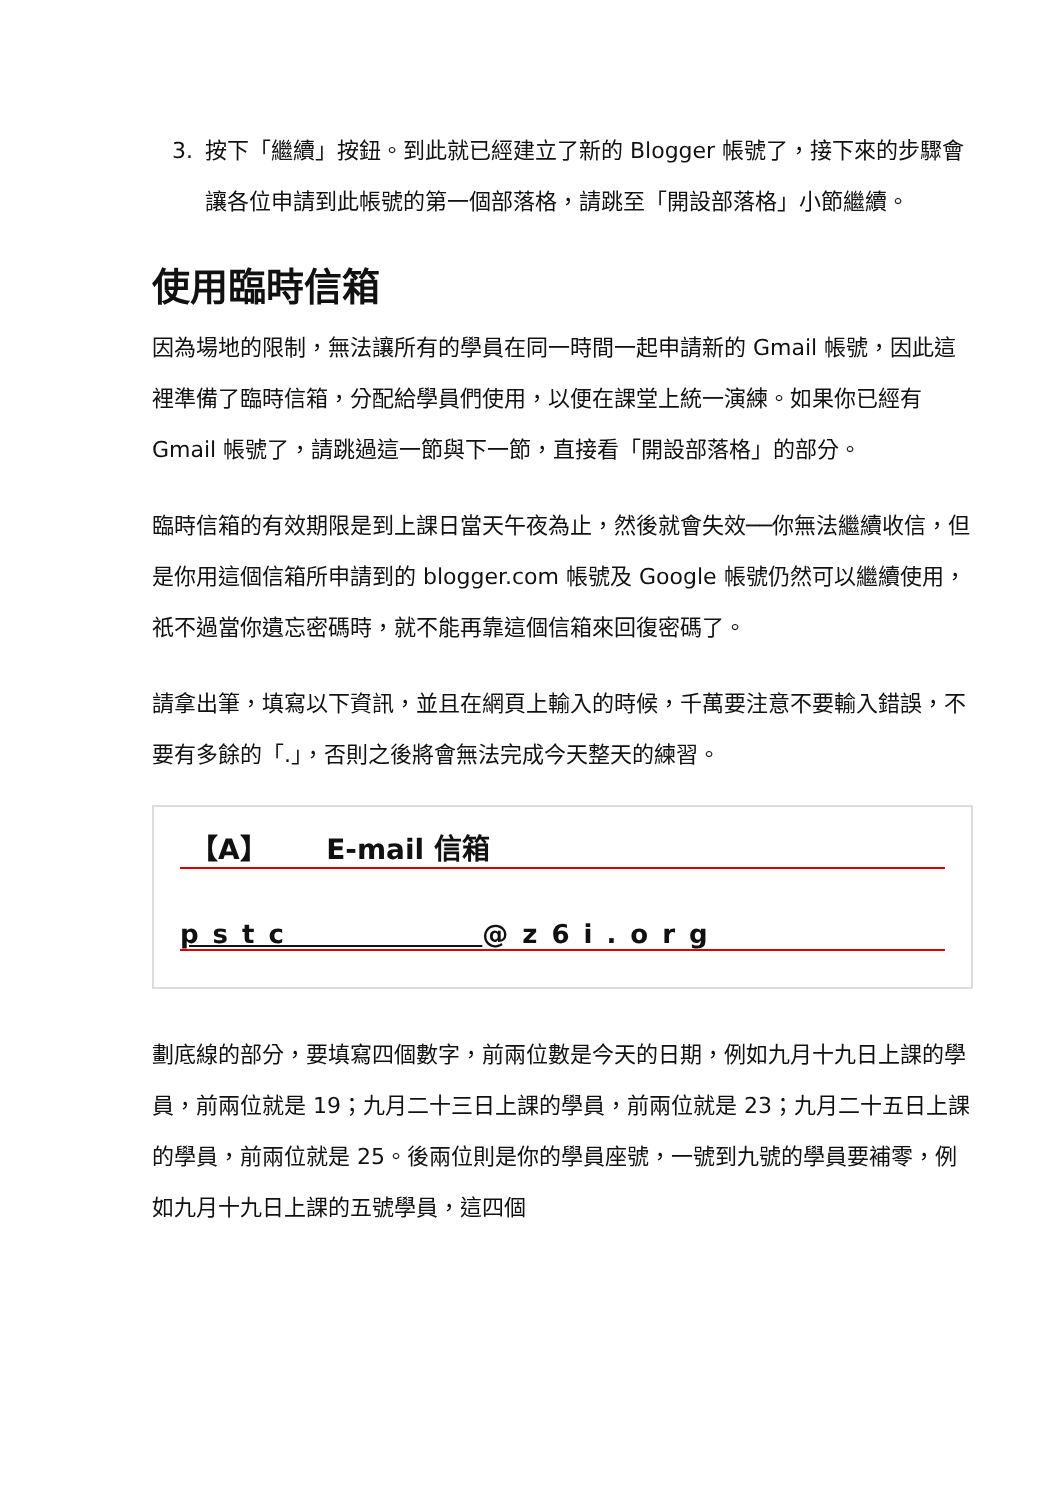3. 按下「繼續」按鈕。到此就已經建立了新的 Blogger 帳號了，接下來的步驟會讓各位申請到此帳號的第一個部落格，請跳至「開設部落格」小節繼續。
使用臨時信箱
因為場地的限制，無法讓所有的學員在同一時間一起申請新的 Gmail 帳號，因此這裡準備了臨時信箱，分配給學員們使用，以便在課堂上統一演練。如果你已經有 Gmail 帳號了，請跳過這一節與下一節，直接看「開設部落格」的部分。
臨時信箱的有效期限是到上課日當天午夜為止，然後就會失效──你無法繼續收信，但是你用這個信箱所申請到的 blogger.com 帳號及 Google 帳號仍然可以繼續使用，祇不過當你遺忘密碼時，就不能再靠這個信箱來回復密碼了。
請拿出筆，填寫以下資訊，並且在網頁上輸入的時候，千萬要注意不要輸入錯誤，不要有多餘的「.」，否則之後將會無法完成今天整天的練習。
【A】 E-mail 信箱
pstc @z6i.org
劃底線的部分，要填寫四個數字，前兩位數是今天的日期，例如九月十九日上課的學員，前兩位就是 19；九月二十三日上課的學員，前兩位就是 23；九月二十五日上課的學員，前兩位就是 25。後兩位則是你的學員座號，一號到九號的學員要補零，例如九月十九日上課的五號學員，這四個